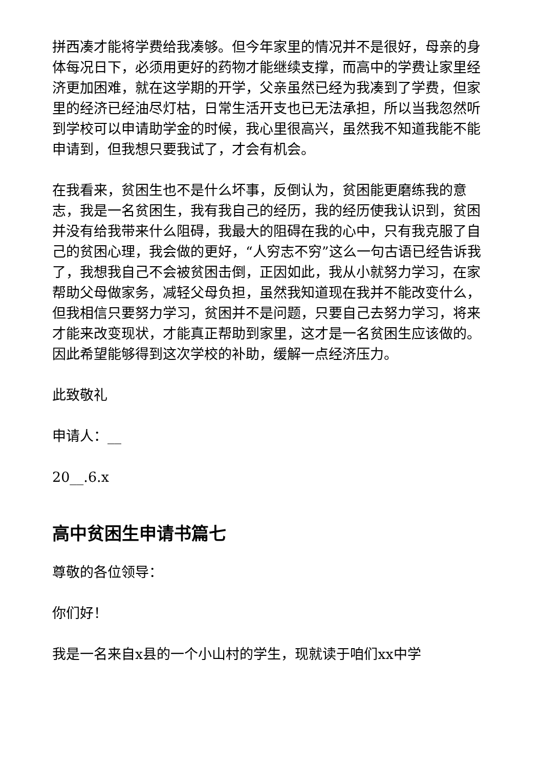拼西凑才能将学费给我凑够。但今年家里的情况并不是很好，母亲的身体每况日下，必须用更好的药物才能继续支撑，而高中的学费让家里经济更加困难，就在这学期的开学，父亲虽然已经为我凑到了学费，但家里的经济已经油尽灯枯，日常生活开支也已无法承担，所以当我忽然听到学校可以申请助学金的时候，我心里很高兴，虽然我不知道我能不能申请到，但我想只要我试了，才会有机会。
在我看来，贫困生也不是什么坏事，反倒认为，贫困能更磨练我的意志，我是一名贫困生，我有我自己的经历，我的经历使我认识到，贫困并没有给我带来什么阻碍，我最大的阻碍在我的心中，只有我克服了自己的贫困心理，我会做的更好，“人穷志不穷”这么一句古语已经告诉我了，我想我自己不会被贫困击倒，正因如此，我从小就努力学习，在家帮助父母做家务，减轻父母负担，虽然我知道现在我并不能改变什么，但我相信只要努力学习，贫困并不是问题，只要自己去努力学习，将来才能来改变现状，才能真正帮助到家里，这才是一名贫困生应该做的。因此希望能够得到这次学校的补助，缓解一点经济压力。
此致敬礼
申请人：__
20__.6.x
高中贫困生申请书篇七
尊敬的各位领导：
你们好！
我是一名来自x县的一个小山村的学生，现就读于咱们xx中学